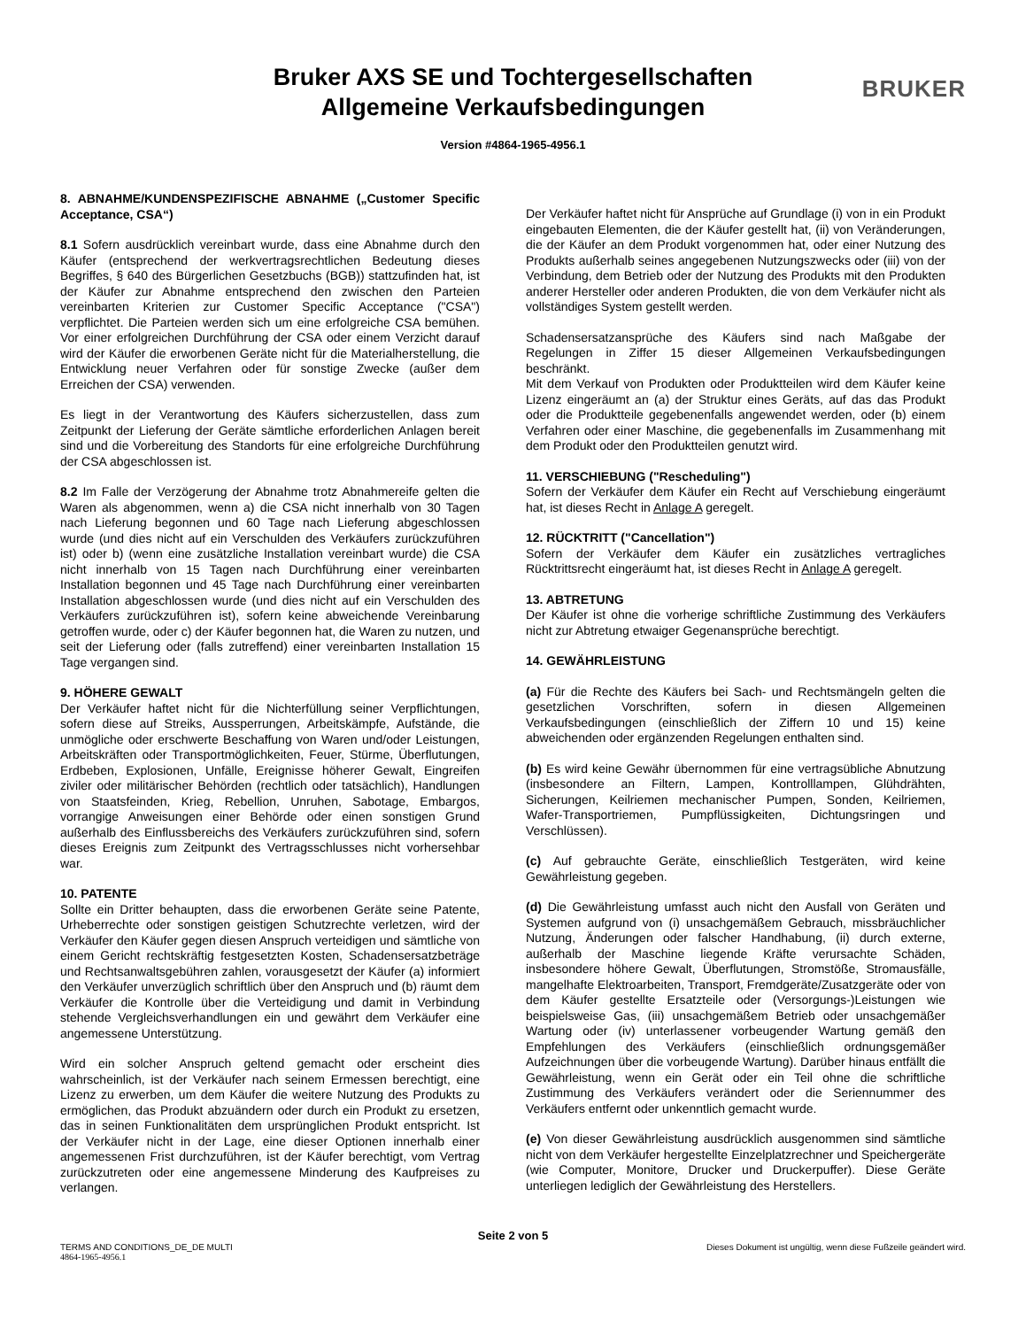Bruker AXS SE und Tochtergesellschaften
Allgemeine Verkaufsbedingungen
BRUKER
Version #4864-1965-4956.1
8. ABNAHME/KUNDENSPEZIFISCHE ABNAHME („Customer Specific Acceptance, CSA“)
8.1 Sofern ausdrücklich vereinbart wurde, dass eine Abnahme durch den Käufer (entsprechend der werkvertragsrechtlichen Bedeutung dieses Begriffes, § 640 des Bürgerlichen Gesetzbuchs (BGB)) stattzufinden hat, ist der Käufer zur Abnahme entsprechend den zwischen den Parteien vereinbarten Kriterien zur Customer Specific Acceptance ("CSA") verpflichtet. Die Parteien werden sich um eine erfolgreiche CSA bemühen. Vor einer erfolgreichen Durchführung der CSA oder einem Verzicht darauf wird der Käufer die erworbenen Geräte nicht für die Materialherstellung, die Entwicklung neuer Verfahren oder für sonstige Zwecke (außer dem Erreichen der CSA) verwenden.
Es liegt in der Verantwortung des Käufers sicherzustellen, dass zum Zeitpunkt der Lieferung der Geräte sämtliche erforderlichen Anlagen bereit sind und die Vorbereitung des Standorts für eine erfolgreiche Durchführung der CSA abgeschlossen ist.
8.2 Im Falle der Verzögerung der Abnahme trotz Abnahmereife gelten die Waren als abgenommen, wenn a) die CSA nicht innerhalb von 30 Tagen nach Lieferung begonnen und 60 Tage nach Lieferung abgeschlossen wurde (und dies nicht auf ein Verschulden des Verkäufers zurückzuführen ist) oder b) (wenn eine zusätzliche Installation vereinbart wurde) die CSA nicht innerhalb von 15 Tagen nach Durchführung einer vereinbarten Installation begonnen und 45 Tage nach Durchführung einer vereinbarten Installation abgeschlossen wurde (und dies nicht auf ein Verschulden des Verkäufers zurückzuführen ist), sofern keine abweichende Vereinbarung getroffen wurde, oder c) der Käufer begonnen hat, die Waren zu nutzen, und seit der Lieferung oder (falls zutreffend) einer vereinbarten Installation 15 Tage vergangen sind.
9. HÖHERE GEWALT
Der Verkäufer haftet nicht für die Nichterfüllung seiner Verpflichtungen, sofern diese auf Streiks, Aussperrungen, Arbeitskämpfe, Aufstände, die unmögliche oder erschwerte Beschaffung von Waren und/oder Leistungen, Arbeitskräften oder Transportmöglichkeiten, Feuer, Stürme, Überflutungen, Erdbeben, Explosionen, Unfälle, Ereignisse höherer Gewalt, Eingreifen ziviler oder militärischer Behörden (rechtlich oder tatsächlich), Handlungen von Staatsfeinden, Krieg, Rebellion, Unruhen, Sabotage, Embargos, vorrangige Anweisungen einer Behörde oder einen sonstigen Grund außerhalb des Einflussbereichs des Verkäufers zurückzuführen sind, sofern dieses Ereignis zum Zeitpunkt des Vertragsschlusses nicht vorhersehbar war.
10. PATENTE
Sollte ein Dritter behaupten, dass die erworbenen Geräte seine Patente, Urheberrechte oder sonstigen geistigen Schutzrechte verletzen, wird der Verkäufer den Käufer gegen diesen Anspruch verteidigen und sämtliche von einem Gericht rechtskräftig festgesetzten Kosten, Schadensersatzbeträge und Rechtsanwaltsgebühren zahlen, vorausgesetzt der Käufer (a) informiert den Verkäufer unverzüglich schriftlich über den Anspruch und (b) räumt dem Verkäufer die Kontrolle über die Verteidigung und damit in Verbindung stehende Vergleichsverhandlungen ein und gewährt dem Verkäufer eine angemessene Unterstützung.
Wird ein solcher Anspruch geltend gemacht oder erscheint dies wahrscheinlich, ist der Verkäufer nach seinem Ermessen berechtigt, eine Lizenz zu erwerben, um dem Käufer die weitere Nutzung des Produkts zu ermöglichen, das Produkt abzuändern oder durch ein Produkt zu ersetzen, das in seinen Funktionalitäten dem ursprünglichen Produkt entspricht. Ist der Verkäufer nicht in der Lage, eine dieser Optionen innerhalb einer angemessenen Frist durchzuführen, ist der Käufer berechtigt, vom Vertrag zurückzutreten oder eine angemessene Minderung des Kaufpreises zu verlangen.
Der Verkäufer haftet nicht für Ansprüche auf Grundlage (i) von in ein Produkt eingebauten Elementen, die der Käufer gestellt hat, (ii) von Veränderungen, die der Käufer an dem Produkt vorgenommen hat, oder einer Nutzung des Produkts außerhalb seines angegebenen Nutzungszwecks oder (iii) von der Verbindung, dem Betrieb oder der Nutzung des Produkts mit den Produkten anderer Hersteller oder anderen Produkten, die von dem Verkäufer nicht als vollständiges System gestellt werden.
Schadensersatzansprüche des Käufers sind nach Maßgabe der Regelungen in Ziffer 15 dieser Allgemeinen Verkaufsbedingungen beschränkt.
Mit dem Verkauf von Produkten oder Produktteilen wird dem Käufer keine Lizenz eingeräumt an (a) der Struktur eines Geräts, auf das das Produkt oder die Produktteile gegebenenfalls angewendet werden, oder (b) einem Verfahren oder einer Maschine, die gegebenenfalls im Zusammenhang mit dem Produkt oder den Produktteilen genutzt wird.
11. VERSCHIEBUNG ("Rescheduling")
Sofern der Verkäufer dem Käufer ein Recht auf Verschiebung eingeräumt hat, ist dieses Recht in Anlage A geregelt.
12. RÜCKTRITT ("Cancellation")
Sofern der Verkäufer dem Käufer ein zusätzliches vertragliches Rücktrittsrecht eingeräumt hat, ist dieses Recht in Anlage A geregelt.
13. ABTRETUNG
Der Käufer ist ohne die vorherige schriftliche Zustimmung des Verkäufers nicht zur Abtretung etwaiger Gegenansprüche berechtigt.
14. GEWÄHRLEISTUNG
(a) Für die Rechte des Käufers bei Sach- und Rechtsmängeln gelten die gesetzlichen Vorschriften, sofern in diesen Allgemeinen Verkaufsbedingungen (einschließlich der Ziffern 10 und 15) keine abweichenden oder ergänzenden Regelungen enthalten sind.
(b) Es wird keine Gewähr übernommen für eine vertragsübliche Abnutzung (insbesondere an Filtern, Lampen, Kontrolllampen, Glühdrähten, Sicherungen, Keilriemen mechanischer Pumpen, Sonden, Keilriemen, Wafer-Transportriemen, Pumpflüssigkeiten, Dichtungsringen und Verschlüssen).
(c) Auf gebrauchte Geräte, einschließlich Testgeräten, wird keine Gewährleistung gegeben.
(d) Die Gewährleistung umfasst auch nicht den Ausfall von Geräten und Systemen aufgrund von (i) unsachgemäßem Gebrauch, missbräuchlicher Nutzung, Änderungen oder falscher Handhabung, (ii) durch externe, außerhalb der Maschine liegende Kräfte verursachte Schäden, insbesondere höhere Gewalt, Überflutungen, Stromstöße, Stromausfälle, mangelhafte Elektroarbeiten, Transport, Fremdgeräte/Zusatzgeräte oder von dem Käufer gestellte Ersatzteile oder (Versorgungs-)Leistungen wie beispielsweise Gas, (iii) unsachgemäßem Betrieb oder unsachgemäßer Wartung oder (iv) unterlassener vorbeugender Wartung gemäß den Empfehlungen des Verkäufers (einschließlich ordnungsgemäßer Aufzeichnungen über die vorbeugende Wartung). Darüber hinaus entfällt die Gewährleistung, wenn ein Gerät oder ein Teil ohne die schriftliche Zustimmung des Verkäufers verändert oder die Seriennummer des Verkäufers entfernt oder unkenntlich gemacht wurde.
(e) Von dieser Gewährleistung ausdrücklich ausgenommen sind sämtliche nicht von dem Verkäufer hergestellte Einzelplatzrechner und Speichergeräte (wie Computer, Monitore, Drucker und Druckerpuffer). Diese Geräte unterliegen lediglich der Gewährleistung des Herstellers.
Seite 2 von 5
TERMS AND CONDITIONS_DE_DE MULTI Dieses Dokument ist ungültig, wenn diese Fußzeile geändert wird.
4864-1965-4956.1